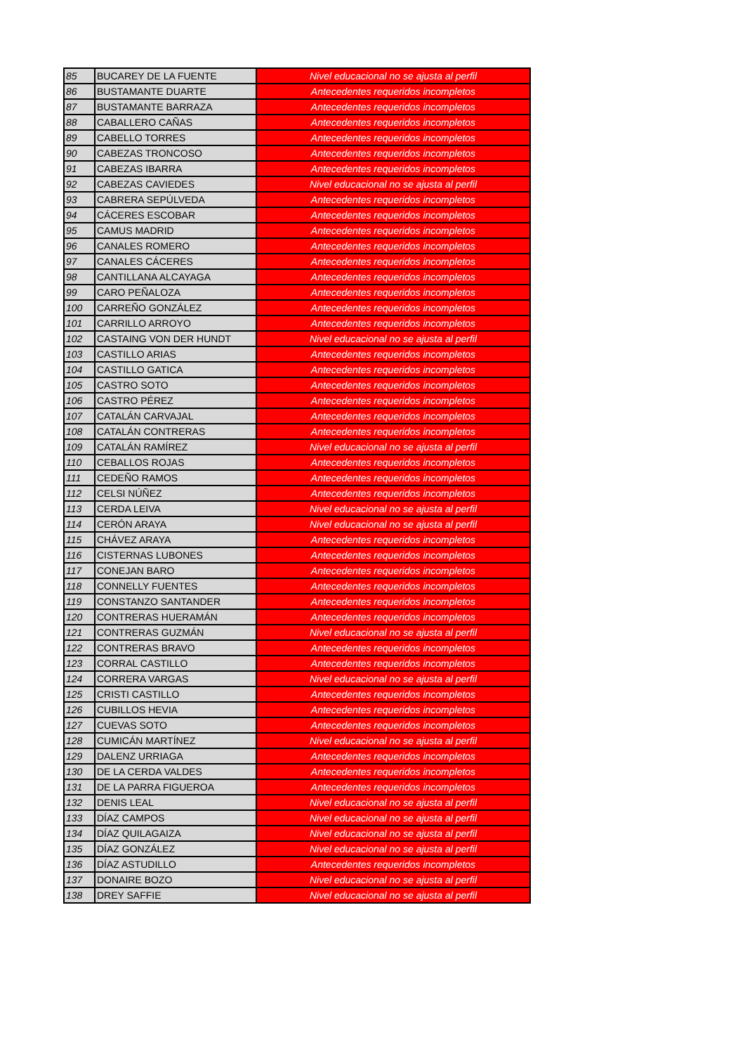| 85 | BUCAREY DE LA FUENTE | Nivel educacional no se ajusta al perfil |
| 86 | BUSTAMANTE DUARTE | Antecedentes requeridos incompletos |
| 87 | BUSTAMANTE BARRAZA | Antecedentes requeridos incompletos |
| 88 | CABALLERO CAÑAS | Antecedentes requeridos incompletos |
| 89 | CABELLO TORRES | Antecedentes requeridos incompletos |
| 90 | CABEZAS TRONCOSO | Antecedentes requeridos incompletos |
| 91 | CABEZAS IBARRA | Antecedentes requeridos incompletos |
| 92 | CABEZAS CAVIEDES | Nivel educacional no se ajusta al perfil |
| 93 | CABRERA SEPÚLVEDA | Antecedentes requeridos incompletos |
| 94 | CÁCERES ESCOBAR | Antecedentes requeridos incompletos |
| 95 | CAMUS MADRID | Antecedentes requeridos incompletos |
| 96 | CANALES ROMERO | Antecedentes requeridos incompletos |
| 97 | CANALES CÁCERES | Antecedentes requeridos incompletos |
| 98 | CANTILLANA ALCAYAGA | Antecedentes requeridos incompletos |
| 99 | CARO PEÑALOZA | Antecedentes requeridos incompletos |
| 100 | CARREÑO GONZÁLEZ | Antecedentes requeridos incompletos |
| 101 | CARRILLO ARROYO | Antecedentes requeridos incompletos |
| 102 | CASTAING VON DER HUNDT | Nivel educacional no se ajusta al perfil |
| 103 | CASTILLO ARIAS | Antecedentes requeridos incompletos |
| 104 | CASTILLO GATICA | Antecedentes requeridos incompletos |
| 105 | CASTRO SOTO | Antecedentes requeridos incompletos |
| 106 | CASTRO PÉREZ | Antecedentes requeridos incompletos |
| 107 | CATALÁN CARVAJAL | Antecedentes requeridos incompletos |
| 108 | CATALÁN CONTRERAS | Antecedentes requeridos incompletos |
| 109 | CATALÁN RAMÍREZ | Nivel educacional no se ajusta al perfil |
| 110 | CEBALLOS ROJAS | Antecedentes requeridos incompletos |
| 111 | CEDEÑO RAMOS | Antecedentes requeridos incompletos |
| 112 | CELSI NÚÑEZ | Antecedentes requeridos incompletos |
| 113 | CERDA LEIVA | Nivel educacional no se ajusta al perfil |
| 114 | CERÓN ARAYA | Nivel educacional no se ajusta al perfil |
| 115 | CHÁVEZ ARAYA | Antecedentes requeridos incompletos |
| 116 | CISTERNAS LUBONES | Antecedentes requeridos incompletos |
| 117 | CONEJAN BARO | Antecedentes requeridos incompletos |
| 118 | CONNELLY FUENTES | Antecedentes requeridos incompletos |
| 119 | CONSTANZO SANTANDER | Antecedentes requeridos incompletos |
| 120 | CONTRERAS HUERAMÁN | Antecedentes requeridos incompletos |
| 121 | CONTRERAS GUZMÁN | Nivel educacional no se ajusta al perfil |
| 122 | CONTRERAS BRAVO | Antecedentes requeridos incompletos |
| 123 | CORRAL CASTILLO | Antecedentes requeridos incompletos |
| 124 | CORRERA VARGAS | Nivel educacional no se ajusta al perfil |
| 125 | CRISTI CASTILLO | Antecedentes requeridos incompletos |
| 126 | CUBILLOS HEVIA | Antecedentes requeridos incompletos |
| 127 | CUEVAS SOTO | Antecedentes requeridos incompletos |
| 128 | CUMICÁN MARTÍNEZ | Nivel educacional no se ajusta al perfil |
| 129 | DALENZ URRIAGA | Antecedentes requeridos incompletos |
| 130 | DE LA CERDA VALDES | Antecedentes requeridos incompletos |
| 131 | DE LA PARRA FIGUEROA | Antecedentes requeridos incompletos |
| 132 | DENIS LEAL | Nivel educacional no se ajusta al perfil |
| 133 | DÍAZ CAMPOS | Nivel educacional no se ajusta al perfil |
| 134 | DÍAZ QUILAGAIZA | Nivel educacional no se ajusta al perfil |
| 135 | DÍAZ GONZÁLEZ | Nivel educacional no se ajusta al perfil |
| 136 | DÍAZ ASTUDILLO | Antecedentes requeridos incompletos |
| 137 | DONAIRE BOZO | Nivel educacional no se ajusta al perfil |
| 138 | DREY SAFFIE | Nivel educacional no se ajusta al perfil |